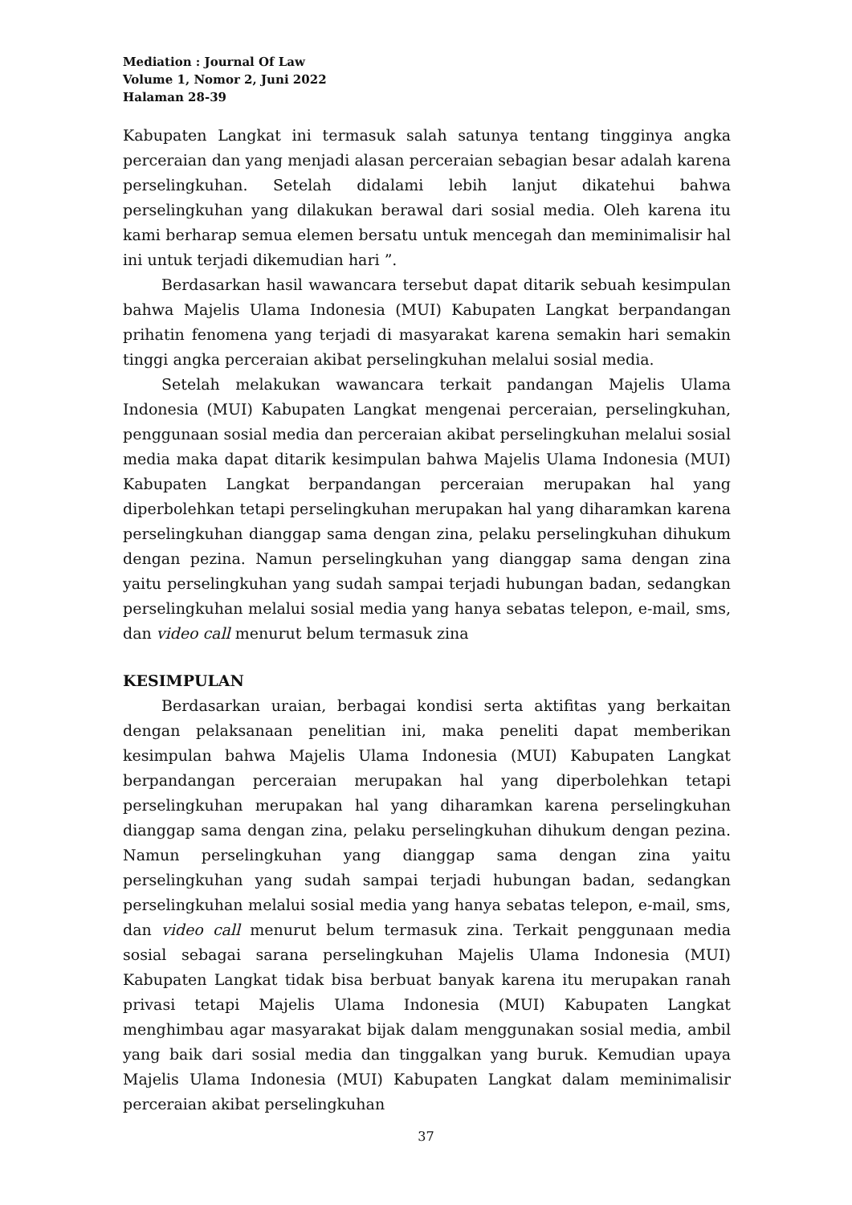Mediation : Journal Of Law
Volume 1, Nomor 2, Juni 2022
Halaman 28-39
Kabupaten Langkat ini termasuk salah satunya tentang tingginya angka perceraian dan yang menjadi alasan perceraian sebagian besar adalah karena perselingkuhan. Setelah didalami lebih lanjut dikatehui bahwa perselingkuhan yang dilakukan berawal dari sosial media. Oleh karena itu kami berharap semua elemen bersatu untuk mencegah dan meminimalisir hal ini untuk terjadi dikemudian hari ”.
Berdasarkan hasil wawancara tersebut dapat ditarik sebuah kesimpulan bahwa Majelis Ulama Indonesia (MUI) Kabupaten Langkat berpandangan prihatin fenomena yang terjadi di masyarakat karena semakin hari semakin tinggi angka perceraian akibat perselingkuhan melalui sosial media.
Setelah melakukan wawancara terkait pandangan Majelis Ulama Indonesia (MUI) Kabupaten Langkat mengenai perceraian, perselingkuhan, penggunaan sosial media dan perceraian akibat perselingkuhan melalui sosial media maka dapat ditarik kesimpulan bahwa Majelis Ulama Indonesia (MUI) Kabupaten Langkat berpandangan perceraian merupakan hal yang diperbolehkan tetapi perselingkuhan merupakan hal yang diharamkan karena perselingkuhan dianggap sama dengan zina, pelaku perselingkuhan dihukum dengan pezina. Namun perselingkuhan yang dianggap sama dengan zina yaitu perselingkuhan yang sudah sampai terjadi hubungan badan, sedangkan perselingkuhan melalui sosial media yang hanya sebatas telepon, e-mail, sms, dan video call menurut belum termasuk zina
KESIMPULAN
Berdasarkan uraian, berbagai kondisi serta aktifitas yang berkaitan dengan pelaksanaan penelitian ini, maka peneliti dapat memberikan kesimpulan bahwa Majelis Ulama Indonesia (MUI) Kabupaten Langkat berpandangan perceraian merupakan hal yang diperbolehkan tetapi perselingkuhan merupakan hal yang diharamkan karena perselingkuhan dianggap sama dengan zina, pelaku perselingkuhan dihukum dengan pezina. Namun perselingkuhan yang dianggap sama dengan zina yaitu perselingkuhan yang sudah sampai terjadi hubungan badan, sedangkan perselingkuhan melalui sosial media yang hanya sebatas telepon, e-mail, sms, dan video call menurut belum termasuk zina. Terkait penggunaan media sosial sebagai sarana perselingkuhan Majelis Ulama Indonesia (MUI) Kabupaten Langkat tidak bisa berbuat banyak karena itu merupakan ranah privasi tetapi Majelis Ulama Indonesia (MUI) Kabupaten Langkat menghimbau agar masyarakat bijak dalam menggunakan sosial media, ambil yang baik dari sosial media dan tinggalkan yang buruk. Kemudian upaya Majelis Ulama Indonesia (MUI) Kabupaten Langkat dalam meminimalisir perceraian akibat perselingkuhan
37